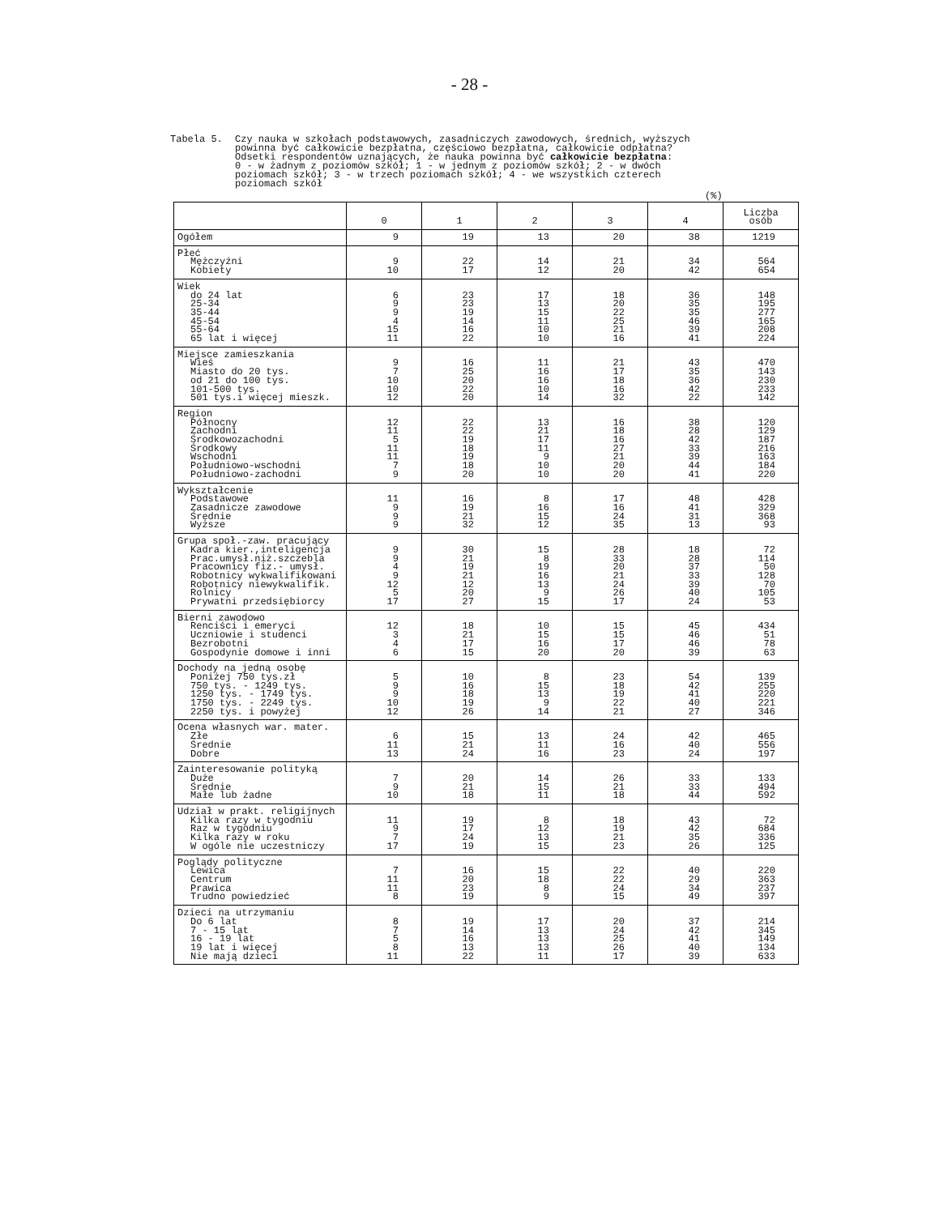- 28 -
Tabela 5. Czy nauka w szkołach podstawowych, zasadniczych zawodowych, średnich, wyższych
powinna być całkowicie bezpłatna, częściowo bezpłatna, całkowicie odpłatna?
Odsetki respondentów uznających, że nauka powinna być całkowicie bezpłatna:
0 - w żadnym z poziomów szkół; 1 - w jednym z poziomów szkół; 2 - w dwóch
poziomach szkół; 3 - w trzech poziomach szkół; 4 - we wszystkich czterech
poziomach szkół
(%)
| | 0 | 1 | 2 | 3 | 4 | Liczba osób |
| --- | --- | --- | --- | --- | --- | --- |
| Ogółem | 9 | 19 | 13 | 20 | 38 | 1219 |
| Płeć Mężczyźni Kobiety | 9 10 | 22 17 | 14 12 | 21 20 | 34 42 | 564 654 |
| Wiek do 24 lat 25-34 35-44 45-54 55-64 65 lat i więcej | 6 9 9 4 15 11 | 23 23 19 14 16 22 | 17 13 15 11 10 10 | 18 20 22 25 21 16 | 36 35 35 46 39 41 | 148 195 277 165 208 224 |
| Miejsce zamieszkania Wieś Miasto do 20 tys. od 21 do 100 tys. 101-500 tys. 501 tys.i więcej mieszk. | 9 7 10 10 12 | 16 25 20 22 20 | 11 16 16 10 14 | 21 17 18 16 32 | 43 35 36 42 22 | 470 143 230 233 142 |
| Region Północny Zachodni Środkowozachodni Środkowy Wschodni Południowo-wschodni Południowo-zachodni | 12 11 5 11 11 7 9 | 22 22 19 18 19 18 20 | 13 21 17 11 9 10 10 | 16 18 16 27 21 20 20 | 38 28 42 33 39 44 41 | 120 129 187 216 163 184 220 |
| Wykształcenie Podstawowe Zasadnicze zawodowe Średnie Wyższe | 11 9 9 9 | 16 19 21 32 | 8 16 15 12 | 17 16 24 35 | 48 41 31 13 | 428 329 368 93 |
| Grupa społ.-zaw. pracujący Kadra kier.,inteligencja Prac.umysł.niż.szczebla Pracownicy fiz.- umysł. Robotnicy wykwalifikowani Robotnicy niewykwalifik. Rolnicy Prywatni przedsiębiorcy | 9 9 4 9 12 5 17 | 30 21 19 21 12 20 27 | 15 8 19 16 13 9 15 | 28 33 20 21 24 26 17 | 18 28 37 33 39 40 24 | 72 114 50 128 70 105 53 |
| Bierni zawodowo Renciści i emeryci Uczniowie i studenci Bezrobotni Gospodynie domowe i inni | 12 3 4 6 | 18 21 17 15 | 10 15 16 20 | 15 15 17 20 | 45 46 46 39 | 434 51 78 63 |
| Dochody na jedną osobę Poniżej 750 tys.zł 750 tys. - 1249 tys. 1250 tys. - 1749 tys. 1750 tys. - 2249 tys. 2250 tys. i powyżej | 5 9 9 10 12 | 10 16 18 19 26 | 8 15 13 9 14 | 23 18 19 22 21 | 54 42 41 40 27 | 139 255 220 221 346 |
| Ocena własnych war. mater. Złe Średnie Dobre | 6 11 13 | 15 21 24 | 13 11 16 | 24 16 23 | 42 40 24 | 465 556 197 |
| Zainteresowanie polityką Duże Średnie Małe lub żadne | 7 9 10 | 20 21 18 | 14 15 11 | 26 21 18 | 33 33 44 | 133 494 592 |
| Udział w prakt. religijnych Kilka razy w tygodniu Raz w tygodniu Kilka razy w roku W ogóle nie uczestniczy | 11 9 7 17 | 19 17 24 19 | 8 12 13 15 | 18 19 21 23 | 43 42 35 26 | 72 684 336 125 |
| Poglądy polityczne Lewica Centrum Prawica Trudno powiedzieć | 7 11 11 8 | 16 20 23 19 | 15 18 8 9 | 22 22 24 15 | 40 29 34 49 | 220 363 237 397 |
| Dzieci na utrzymaniu Do 6 lat 7 - 15 lat 16 - 19 lat 19 lat i więcej Nie mają dzieci | 8 7 5 8 11 | 19 14 16 13 22 | 17 13 13 13 11 | 20 24 25 26 17 | 37 42 41 40 39 | 214 345 149 134 633 |